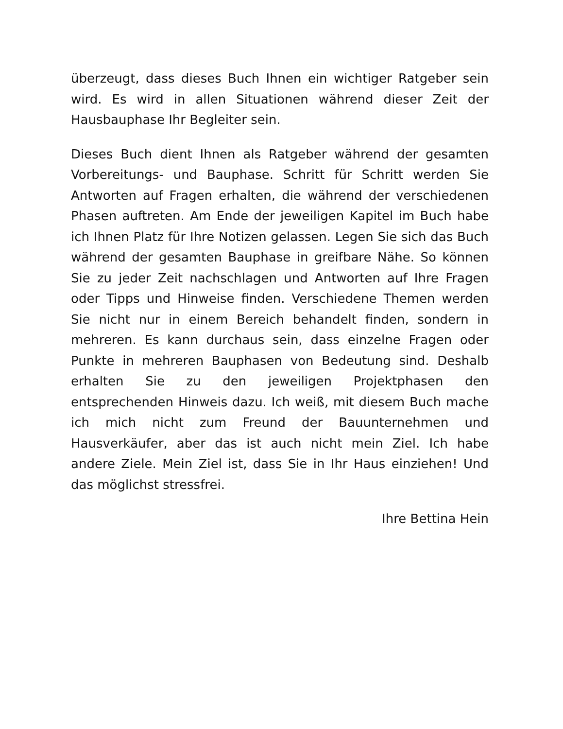überzeugt, dass dieses Buch Ihnen ein wichtiger Ratgeber sein wird. Es wird in allen Situationen während dieser Zeit der Hausbauphase Ihr Begleiter sein.
Dieses Buch dient Ihnen als Ratgeber während der gesamten Vorbereitungs- und Bauphase. Schritt für Schritt werden Sie Antworten auf Fragen erhalten, die während der verschiedenen Phasen auftreten. Am Ende der jeweiligen Kapitel im Buch habe ich Ihnen Platz für Ihre Notizen gelassen. Legen Sie sich das Buch während der gesamten Bauphase in greifbare Nähe. So können Sie zu jeder Zeit nachschlagen und Antworten auf Ihre Fragen oder Tipps und Hinweise finden. Verschiedene Themen werden Sie nicht nur in einem Bereich behandelt finden, sondern in mehreren. Es kann durchaus sein, dass einzelne Fragen oder Punkte in mehreren Bauphasen von Bedeutung sind. Deshalb erhalten Sie zu den jeweiligen Projektphasen den entsprechenden Hinweis dazu. Ich weiß, mit diesem Buch mache ich mich nicht zum Freund der Bauunternehmen und Hausverkäufer, aber das ist auch nicht mein Ziel. Ich habe andere Ziele. Mein Ziel ist, dass Sie in Ihr Haus einziehen! Und das möglichst stressfrei.
Ihre Bettina Hein